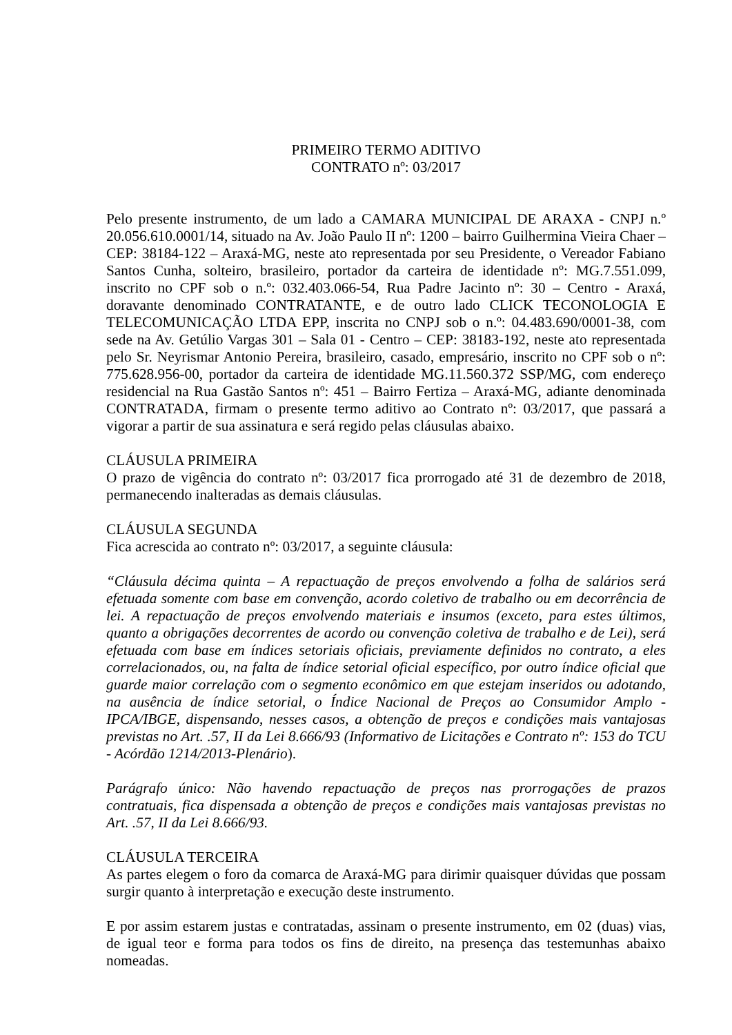PRIMEIRO TERMO ADITIVO
CONTRATO nº: 03/2017
Pelo presente instrumento, de um lado a CAMARA MUNICIPAL DE ARAXA - CNPJ n.º 20.056.610.0001/14, situado na Av. João Paulo II nº: 1200 – bairro Guilhermina Vieira Chaer – CEP: 38184-122 – Araxá-MG, neste ato representada por seu Presidente, o Vereador Fabiano Santos Cunha, solteiro, brasileiro, portador da carteira de identidade nº: MG.7.551.099, inscrito no CPF sob o n.º: 032.403.066-54, Rua Padre Jacinto nº: 30 – Centro - Araxá, doravante denominado CONTRATANTE, e de outro lado CLICK TECONOLOGIA E TELECOMUNICAÇÃO LTDA EPP, inscrita no CNPJ sob o n.º: 04.483.690/0001-38, com sede na Av. Getúlio Vargas 301 – Sala 01 - Centro – CEP: 38183-192, neste ato representada pelo Sr. Neyrismar Antonio Pereira, brasileiro, casado, empresário, inscrito no CPF sob o nº: 775.628.956-00, portador da carteira de identidade MG.11.560.372 SSP/MG, com endereço residencial na Rua Gastão Santos nº: 451 – Bairro Fertiza – Araxá-MG, adiante denominada CONTRATADA, firmam o presente termo aditivo ao Contrato nº: 03/2017, que passará a vigorar a partir de sua assinatura e será regido pelas cláusulas abaixo.
CLÁUSULA PRIMEIRA
O prazo de vigência do contrato nº: 03/2017 fica prorrogado até 31 de dezembro de 2018, permanecendo inalteradas as demais cláusulas.
CLÁUSULA SEGUNDA
Fica acrescida ao contrato nº: 03/2017, a seguinte cláusula:
“Cláusula décima quinta – A repactuação de preços envolvendo a folha de salários será efetuada somente com base em convenção, acordo coletivo de trabalho ou em decorrência de lei. A repactuação de preços envolvendo materiais e insumos (exceto, para estes últimos, quanto a obrigações decorrentes de acordo ou convenção coletiva de trabalho e de Lei), será efetuada com base em índices setoriais oficiais, previamente definidos no contrato, a eles correlacionados, ou, na falta de índice setorial oficial específico, por outro índice oficial que guarde maior correlação com o segmento econômico em que estejam inseridos ou adotando, na ausência de índice setorial, o Índice Nacional de Preços ao Consumidor Amplo - IPCA/IBGE, dispensando, nesses casos, a obtenção de preços e condições mais vantajosas previstas no Art. .57, II da Lei 8.666/93 (Informativo de Licitações e Contrato nº: 153 do TCU - Acórdão 1214/2013-Plenário).
Parágrafo único: Não havendo repactuação de preços nas prorrogações de prazos contratuais, fica dispensada a obtenção de preços e condições mais vantajosas previstas no Art. .57, II da Lei 8.666/93.
CLÁUSULA TERCEIRA
As partes elegem o foro da comarca de Araxá-MG para dirimir quaisquer dúvidas que possam surgir quanto à interpretação e execução deste instrumento.
E por assim estarem justas e contratadas, assinam o presente instrumento, em 02 (duas) vias, de igual teor e forma para todos os fins de direito, na presença das testemunhas abaixo nomeadas.